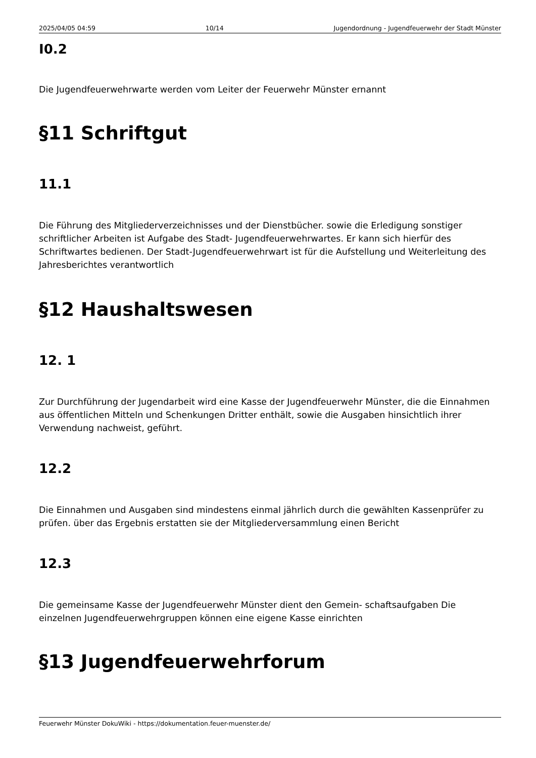2025/04/05 04:59 10/14 Jugendordnung - Jugendfeuerwehr der Stadt Münster
I0.2
Die Jugendfeuerwehrwarte werden vom Leiter der Feuerwehr Münster ernannt
§11 Schriftgut
11.1
Die Führung des Mitgliederverzeichnisses und der Dienstbücher. sowie die Erledigung sonstiger schriftlicher Arbeiten ist Aufgabe des Stadt- Jugendfeuerwehrwartes. Er kann sich hierfür des Schriftwartes bedienen. Der Stadt-Jugendfeuerwehrwart ist für die Aufstellung und Weiterleitung des Jahresberichtes verantwortlich
§12 Haushaltswesen
12. 1
Zur Durchführung der Jugendarbeit wird eine Kasse der Jugendfeuerwehr Münster, die die Einnahmen aus öffentlichen Mitteln und Schenkungen Dritter enthält, sowie die Ausgaben hinsichtlich ihrer Verwendung nachweist, geführt.
12.2
Die Einnahmen und Ausgaben sind mindestens einmal jährlich durch die gewählten Kassenprüfer zu prüfen. über das Ergebnis erstatten sie der Mitgliederversammlung einen Bericht
12.3
Die gemeinsame Kasse der Jugendfeuerwehr Münster dient den Gemein- schaftsaufgaben Die einzelnen Jugendfeuerwehrgruppen können eine eigene Kasse einrichten
§13 Jugendfeuerwehrforum
Feuerwehr Münster DokuWiki - https://dokumentation.feuer-muenster.de/